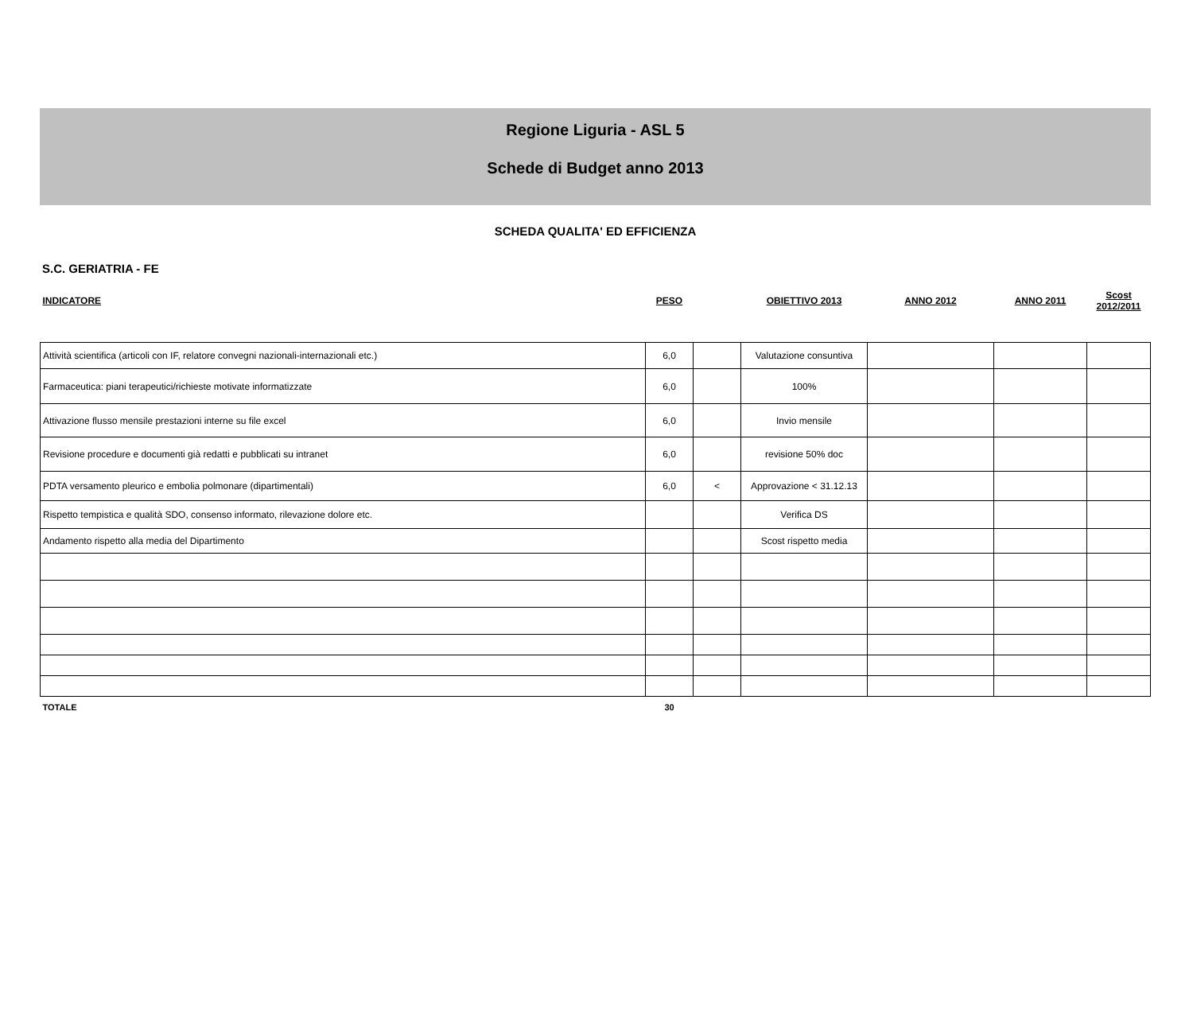Regione Liguria - ASL 5
Schede di Budget anno 2013
SCHEDA QUALITA' ED EFFICIENZA
S.C. GERIATRIA - FE
| INDICATORE | PESO | | OBIETTIVO 2013 | ANNO 2012 | ANNO 2011 | Scost 2012/2011 |
| --- | --- | --- | --- | --- | --- | --- |
| Attività scientifica (articoli con IF, relatore convegni nazionali-internazionali etc.) | 6,0 | | Valutazione consuntiva | | | |
| Farmaceutica: piani terapeutici/richieste motivate informatizzate | 6,0 | | 100% | | | |
| Attivazione flusso mensile prestazioni interne su file excel | 6,0 | | Invio mensile | | | |
| Revisione procedure e documenti già redatti e pubblicati su intranet | 6,0 | | revisione 50% doc | | | |
| PDTA versamento pleurico e embolia polmonare (dipartimentali) | 6,0 | < | Approvazione < 31.12.13 | | | |
| Rispetto tempistica e qualità SDO, consenso informato, rilevazione dolore etc. | | | Verifica DS | | | |
| Andamento rispetto alla media del Dipartimento | | | Scost rispetto media | | | |
| TOTALE | 30 | | | | | |